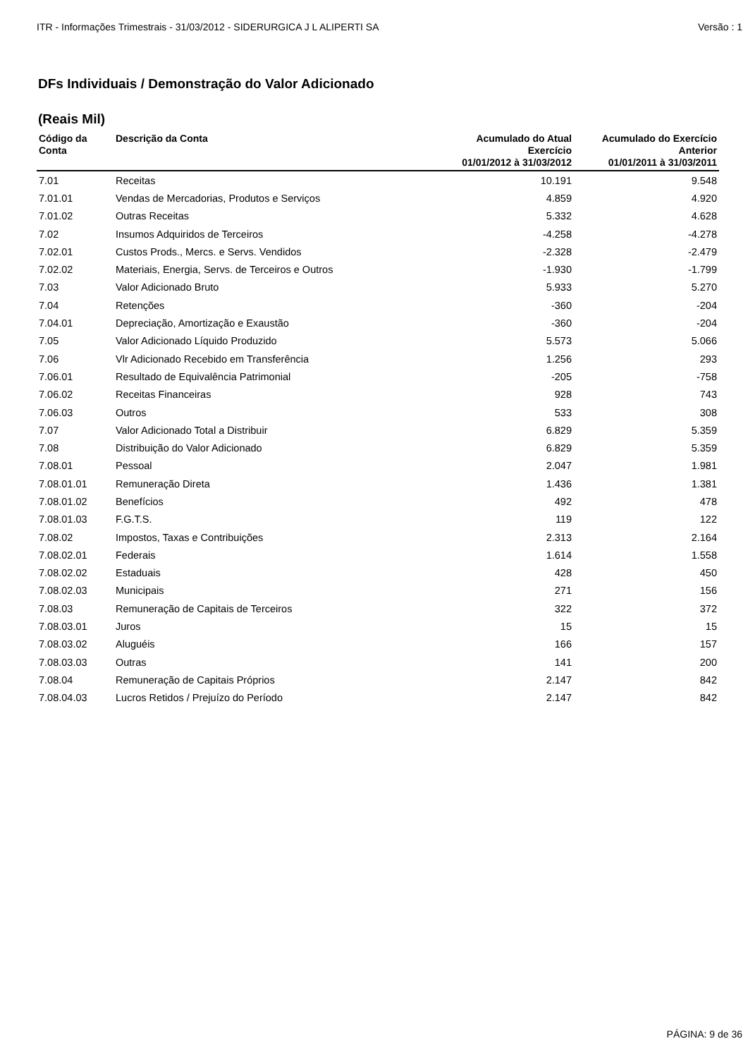ITR - Informações Trimestrais - 31/03/2012 - SIDERURGICA J L ALIPERTI SA Versão : 1
DFs Individuais / Demonstração do Valor Adicionado
(Reais Mil)
| Código da Conta | Descrição da Conta | Acumulado do Atual Exercício 01/01/2012 à 31/03/2012 | Acumulado do Exercício Anterior 01/01/2011 à 31/03/2011 |
| --- | --- | --- | --- |
| 7.01 | Receitas | 10.191 | 9.548 |
| 7.01.01 | Vendas de Mercadorias, Produtos e Serviços | 4.859 | 4.920 |
| 7.01.02 | Outras Receitas | 5.332 | 4.628 |
| 7.02 | Insumos Adquiridos de Terceiros | -4.258 | -4.278 |
| 7.02.01 | Custos Prods., Mercs. e Servs. Vendidos | -2.328 | -2.479 |
| 7.02.02 | Materiais, Energia, Servs. de Terceiros e Outros | -1.930 | -1.799 |
| 7.03 | Valor Adicionado Bruto | 5.933 | 5.270 |
| 7.04 | Retenções | -360 | -204 |
| 7.04.01 | Depreciação, Amortização e Exaustão | -360 | -204 |
| 7.05 | Valor Adicionado Líquido Produzido | 5.573 | 5.066 |
| 7.06 | Vlr Adicionado Recebido em Transferência | 1.256 | 293 |
| 7.06.01 | Resultado de Equivalência Patrimonial | -205 | -758 |
| 7.06.02 | Receitas Financeiras | 928 | 743 |
| 7.06.03 | Outros | 533 | 308 |
| 7.07 | Valor Adicionado Total a Distribuir | 6.829 | 5.359 |
| 7.08 | Distribuição do Valor Adicionado | 6.829 | 5.359 |
| 7.08.01 | Pessoal | 2.047 | 1.981 |
| 7.08.01.01 | Remuneração Direta | 1.436 | 1.381 |
| 7.08.01.02 | Benefícios | 492 | 478 |
| 7.08.01.03 | F.G.T.S. | 119 | 122 |
| 7.08.02 | Impostos, Taxas e Contribuições | 2.313 | 2.164 |
| 7.08.02.01 | Federais | 1.614 | 1.558 |
| 7.08.02.02 | Estaduais | 428 | 450 |
| 7.08.02.03 | Municipais | 271 | 156 |
| 7.08.03 | Remuneração de Capitais de Terceiros | 322 | 372 |
| 7.08.03.01 | Juros | 15 | 15 |
| 7.08.03.02 | Aluguéis | 166 | 157 |
| 7.08.03.03 | Outras | 141 | 200 |
| 7.08.04 | Remuneração de Capitais Próprios | 2.147 | 842 |
| 7.08.04.03 | Lucros Retidos / Prejuízo do Período | 2.147 | 842 |
PÁGINA: 9 de 36